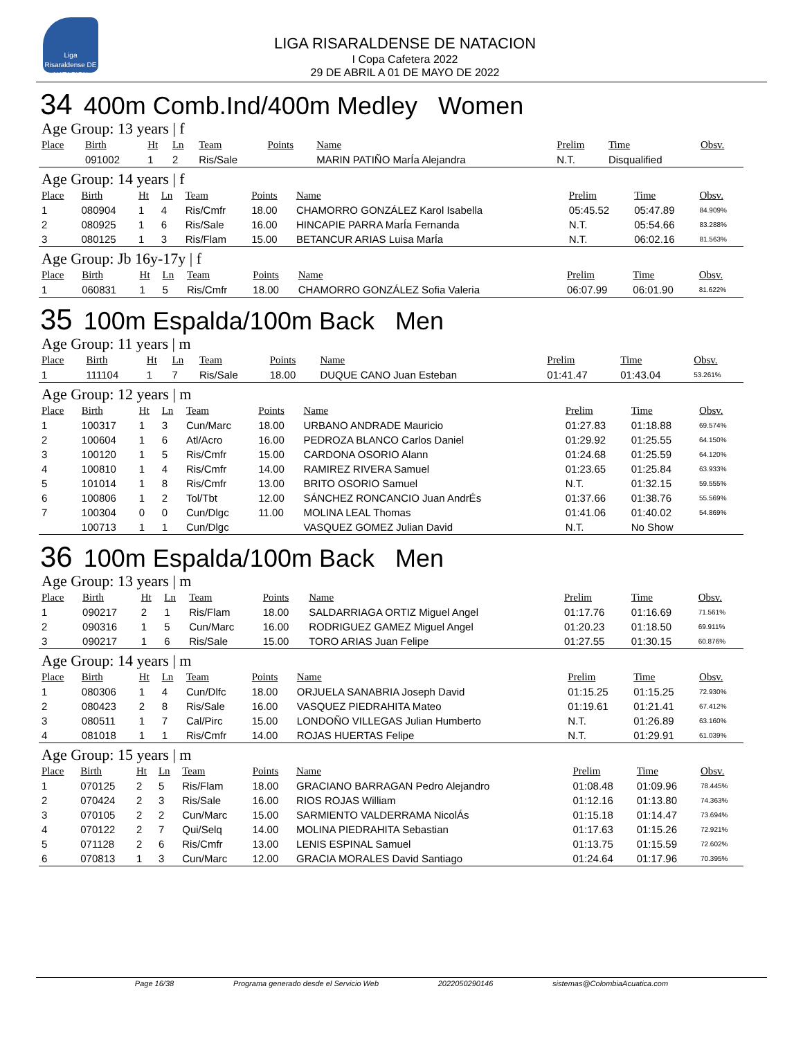Liga Risaraldense DE NATACION
LIGA RISARALDENSE DE NATACION
I Copa Cafetera 2022
29 DE ABRIL A 01 DE MAYO DE 2022
34 400m Comb.Ind/400m Medley Women
Age Group: 13 years | f
| Place | Birth | Ht | Ln | Team | Points | Name | Prelim | Time | Obsv. |
| --- | --- | --- | --- | --- | --- | --- | --- | --- | --- |
| | 091002 | 1 | 2 | Ris/Sale | | MARIN PATIÑO MarÍa Alejandra | N.T. | Disqualified | |
Age Group: 14 years | f
| Place | Birth | Ht | Ln | Team | Points | Name | Prelim | Time | Obsv. |
| --- | --- | --- | --- | --- | --- | --- | --- | --- | --- |
| 1 | 080904 | 1 | 4 | Ris/Cmfr | 18.00 | CHAMORRO GONZÁLEZ Karol Isabella | 05:45.52 | 05:47.89 | 84.909% |
| 2 | 080925 | 1 | 6 | Ris/Sale | 16.00 | HINCAPIE PARRA MarÍa Fernanda | N.T. | 05:54.66 | 83.288% |
| 3 | 080125 | 1 | 3 | Ris/Flam | 15.00 | BETANCUR ARIAS Luisa MarÍa | N.T. | 06:02.16 | 81.563% |
Age Group: Jb 16y-17y | f
| Place | Birth | Ht | Ln | Team | Points | Name | Prelim | Time | Obsv. |
| --- | --- | --- | --- | --- | --- | --- | --- | --- | --- |
| 1 | 060831 | 1 | 5 | Ris/Cmfr | 18.00 | CHAMORRO GONZÁLEZ Sofia Valeria | 06:07.99 | 06:01.90 | 81.622% |
35 100m Espalda/100m Back Men
Age Group: 11 years | m
| Place | Birth | Ht | Ln | Team | Points | Name | Prelim | Time | Obsv. |
| --- | --- | --- | --- | --- | --- | --- | --- | --- | --- |
| 1 | 111104 | 1 | 7 | Ris/Sale | 18.00 | DUQUE CANO Juan Esteban | 01:41.47 | 01:43.04 | 53.261% |
Age Group: 12 years | m
| Place | Birth | Ht | Ln | Team | Points | Name | Prelim | Time | Obsv. |
| --- | --- | --- | --- | --- | --- | --- | --- | --- | --- |
| 1 | 100317 | 1 | 3 | Cun/Marc | 18.00 | URBANO ANDRADE Mauricio | 01:27.83 | 01:18.88 | 69.574% |
| 2 | 100604 | 1 | 6 | Atl/Acro | 16.00 | PEDROZA BLANCO Carlos Daniel | 01:29.92 | 01:25.55 | 64.150% |
| 3 | 100120 | 1 | 5 | Ris/Cmfr | 15.00 | CARDONA OSORIO Alann | 01:24.68 | 01:25.59 | 64.120% |
| 4 | 100810 | 1 | 4 | Ris/Cmfr | 14.00 | RAMIREZ RIVERA Samuel | 01:23.65 | 01:25.84 | 63.933% |
| 5 | 101014 | 1 | 8 | Ris/Cmfr | 13.00 | BRITO OSORIO Samuel | N.T. | 01:32.15 | 59.555% |
| 6 | 100806 | 1 | 2 | Tol/Tbt | 12.00 | SÁNCHEZ RONCANCIO Juan AndrÉs | 01:37.66 | 01:38.76 | 55.569% |
| 7 | 100304 | 0 | 0 | Cun/Dlgc | 11.00 | MOLINA LEAL Thomas | 01:41.06 | 01:40.02 | 54.869% |
| | 100713 | 1 | 1 | Cun/Dlgc | | VASQUEZ GOMEZ Julian David | N.T. | No Show | |
36 100m Espalda/100m Back Men
Age Group: 13 years | m
| Place | Birth | Ht | Ln | Team | Points | Name | Prelim | Time | Obsv. |
| --- | --- | --- | --- | --- | --- | --- | --- | --- | --- |
| 1 | 090217 | 2 | 1 | Ris/Flam | 18.00 | SALDARRIAGA ORTIZ Miguel Angel | 01:17.76 | 01:16.69 | 71.561% |
| 2 | 090316 | 1 | 5 | Cun/Marc | 16.00 | RODRIGUEZ GAMEZ Miguel Angel | 01:20.23 | 01:18.50 | 69.911% |
| 3 | 090217 | 1 | 6 | Ris/Sale | 15.00 | TORO ARIAS Juan Felipe | 01:27.55 | 01:30.15 | 60.876% |
Age Group: 14 years | m
| Place | Birth | Ht | Ln | Team | Points | Name | Prelim | Time | Obsv. |
| --- | --- | --- | --- | --- | --- | --- | --- | --- | --- |
| 1 | 080306 | 1 | 4 | Cun/Dlfc | 18.00 | ORJUELA SANABRIA Joseph David | 01:15.25 | 01:15.25 | 72.930% |
| 2 | 080423 | 2 | 8 | Ris/Sale | 16.00 | VASQUEZ PIEDRAHITA Mateo | 01:19.61 | 01:21.41 | 67.412% |
| 3 | 080511 | 1 | 7 | Cal/Pirc | 15.00 | LONDOÑO VILLEGAS Julian Humberto | N.T. | 01:26.89 | 63.160% |
| 4 | 081018 | 1 | 1 | Ris/Cmfr | 14.00 | ROJAS HUERTAS Felipe | N.T. | 01:29.91 | 61.039% |
Age Group: 15 years | m
| Place | Birth | Ht | Ln | Team | Points | Name | Prelim | Time | Obsv. |
| --- | --- | --- | --- | --- | --- | --- | --- | --- | --- |
| 1 | 070125 | 2 | 5 | Ris/Flam | 18.00 | GRACIANO BARRAGAN Pedro Alejandro | 01:08.48 | 01:09.96 | 78.445% |
| 2 | 070424 | 2 | 3 | Ris/Sale | 16.00 | RIOS ROJAS William | 01:12.16 | 01:13.80 | 74.363% |
| 3 | 070105 | 2 | 2 | Cun/Marc | 15.00 | SARMIENTO VALDERRAMA NicolÁs | 01:15.18 | 01:14.47 | 73.694% |
| 4 | 070122 | 2 | 7 | Qui/Selq | 14.00 | MOLINA PIEDRAHITA Sebastian | 01:17.63 | 01:15.26 | 72.921% |
| 5 | 071128 | 2 | 6 | Ris/Cmfr | 13.00 | LENIS ESPINAL Samuel | 01:13.75 | 01:15.59 | 72.602% |
| 6 | 070813 | 1 | 3 | Cun/Marc | 12.00 | GRACIA MORALES David Santiago | 01:24.64 | 01:17.96 | 70.395% |
Page 16/38 Programa generado desde el Servicio Web 2022050290146 sistemas@ColombiaAcuatica.com